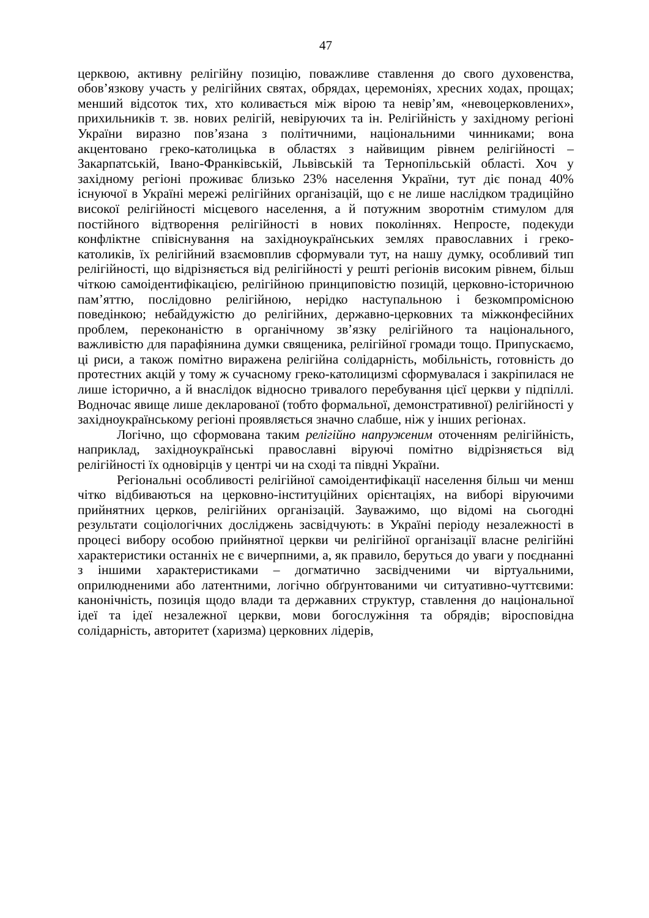47
церквою, активну релігійну позицію, поважливе ставлення до свого духовенства, обов’язкову участь у релігійних святах, обрядах, церемоніях, хресних ходах, прощах; менший відсоток тих, хто коливається між вірою та невір’ям, «невоцерковлених», прихильників т. зв. нових релігій, невіруючих та ін. Релігійність у західному регіоні України виразно пов’язана з політичними, національними чинниками; вона акцентовано греко-католицька в областях з найвищим рівнем релігійності – Закарпатській, Івано-Франківській, Львівській та Тернопільській області. Хоч у західному регіоні проживає близько 23% населення України, тут діє понад 40% існуючої в Україні мережі релігійних організацій, що є не лише наслідком традиційно високої релігійності місцевого населення, а й потужним зворотнім стимулом для постійного відтворення релігійності в нових поколіннях. Непросте, подекуди конфліктне співіснування на західноукраїнських землях православних і греко-католиків, їх релігійний взаємовплив сформували тут, на нашу думку, особливий тип релігійності, що відрізняється від релігійності у решті регіонів високим рівнем, більш чіткою самоідентифікацією, релігійною принциповістю позицій, церковно-історичною пам’яттю, послідовно релігійною, нерідко наступальною і безкомпромісною поведінкою; небайдужістю до релігійних, державно-церковних та міжконфесійних проблем, переконаністю в органічному зв’язку релігійного та національного, важливістю для парафіянина думки священика, релігійної громади тощо. Припускаємо, ці риси, а також помітно виражена релігійна солідарність, мобільність, готовність до протестних акцій у тому ж сучасному греко-католицизмі сформувалася і закріпилася не лише історично, а й внаслідок відносно тривалого перебування цієї церкви у підпіллі. Водночас явище лише декларованої (тобто формальної, демонстративної) релігійності у західноукраїнському регіоні проявляється значно слабше, ніж у інших регіонах.
Логічно, що сформована таким релігійно напруженим оточенням релігійність, наприклад, західноукраїнські православні віруючі помітно відрізняється від релігійності їх одновірців у центрі чи на сході та півдні України.
Регіональні особливості релігійної самоідентифікації населення більш чи менш чітко відбиваються на церковно-інституційних орієнтаціях, на виборі віруючими прийнятних церков, релігійних організацій. Зауважимо, що відомі на сьогодні результати соціологічних досліджень засвідчують: в Україні періоду незалежності в процесі вибору особою прийнятної церкви чи релігійної організації власне релігійні характеристики останніх не є вичерпними, а, як правило, беруться до уваги у поєднанні з іншими характеристиками – догматично засвідченими чи віртуальними, оприлюдненими або латентними, логічно обґрунтованими чи ситуативно-чуттєвими: канонічність, позиція щодо влади та державних структур, ставлення до національної ідеї та ідеї незалежної церкви, мови богослужіння та обрядів; віросповідна солідарність, авторитет (харизма) церковних лідерів,